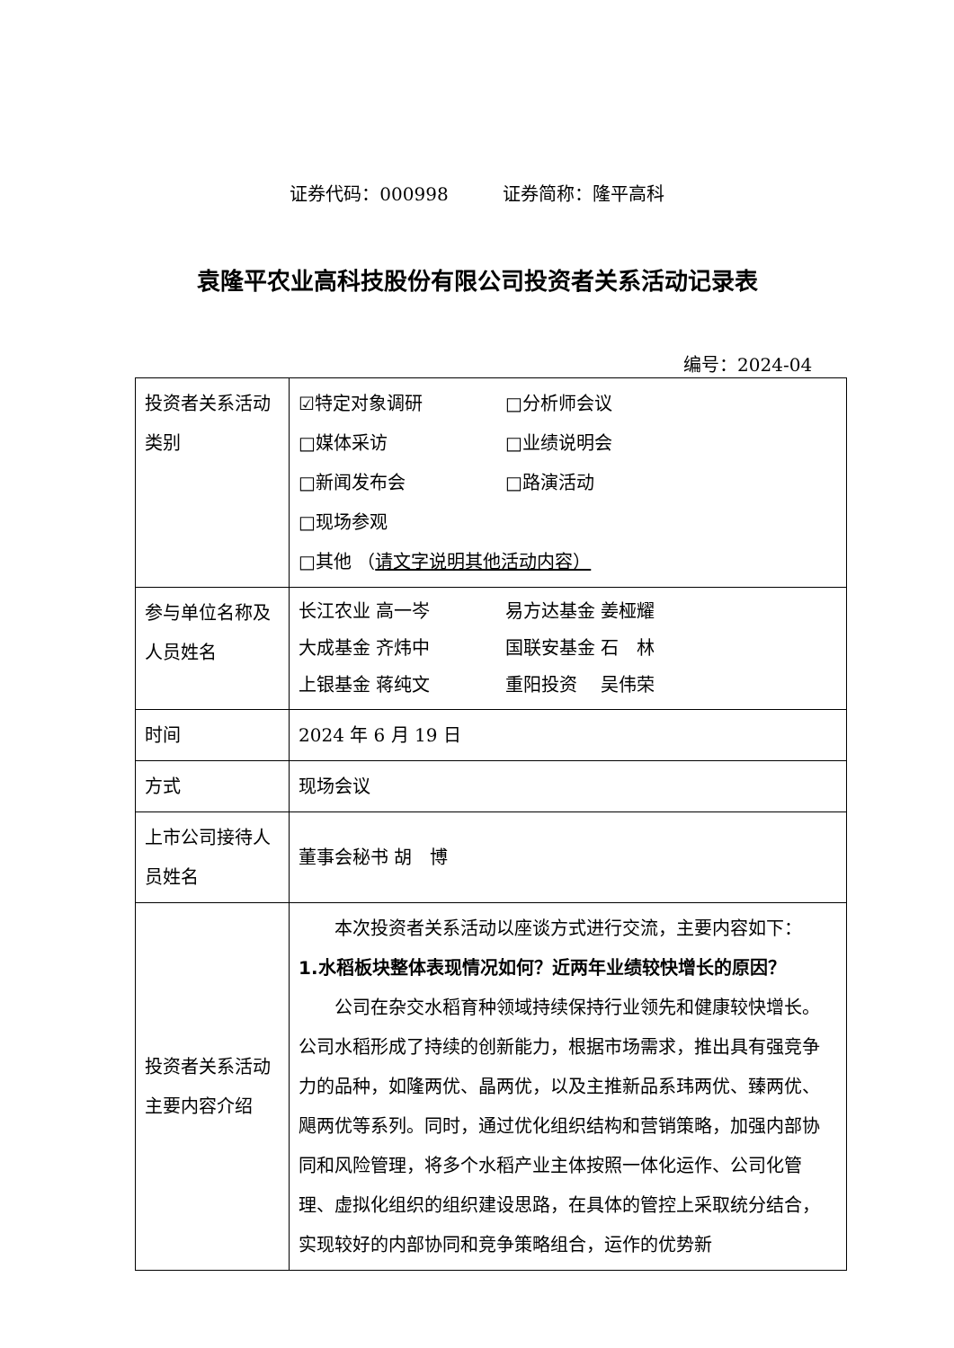证券代码：000998　　　证券简称：隆平高科
袁隆平农业高科技股份有限公司投资者关系活动记录表
编号：2024-04
| 投资者关系活动类别 | ☑特定对象调研 □分析师会议 □媒体采访 □业绩说明会 □新闻发布会 □路演活动 □现场参观 □其他 （ 请文字说明其他活动内容） |
| 参与单位名称及人员姓名 | 长江农业 高一岑 易方达基金 姜桠耀 大成基金 齐炜中 国联安基金 石 林 上银基金 蒋纯文 重阳投资 吴伟荣 |
| 时间 | 2024 年 6 月 19 日 |
| 方式 | 现场会议 |
| 上市公司接待人员姓名 | 董事会秘书 胡 博 |
| 投资者关系活动主要内容介绍 | 本次投资者关系活动以座谈方式进行交流，主要内容如下： 1.水稻板块整体表现情况如何？近两年业绩较快增长的原因？ 公司在杂交水稻育种领域持续保持行业领先和健康较快增长。公司水稻形成了持续的创新能力，根据市场需求，推出具有强竞争力的品种，如隆两优、晶两优，以及主推新品系玮两优、臻两优、飓两优等系列。同时，通过优化组织结构和营销策略，加强内部协同和风险管理，将多个水稻产业主体按照一体化运作、公司化管理、虚拟化组织的组织建设思路，在具体的管控上采取统分结合，实现较好的内部协同和竞争策略组合，运作的优势新 |